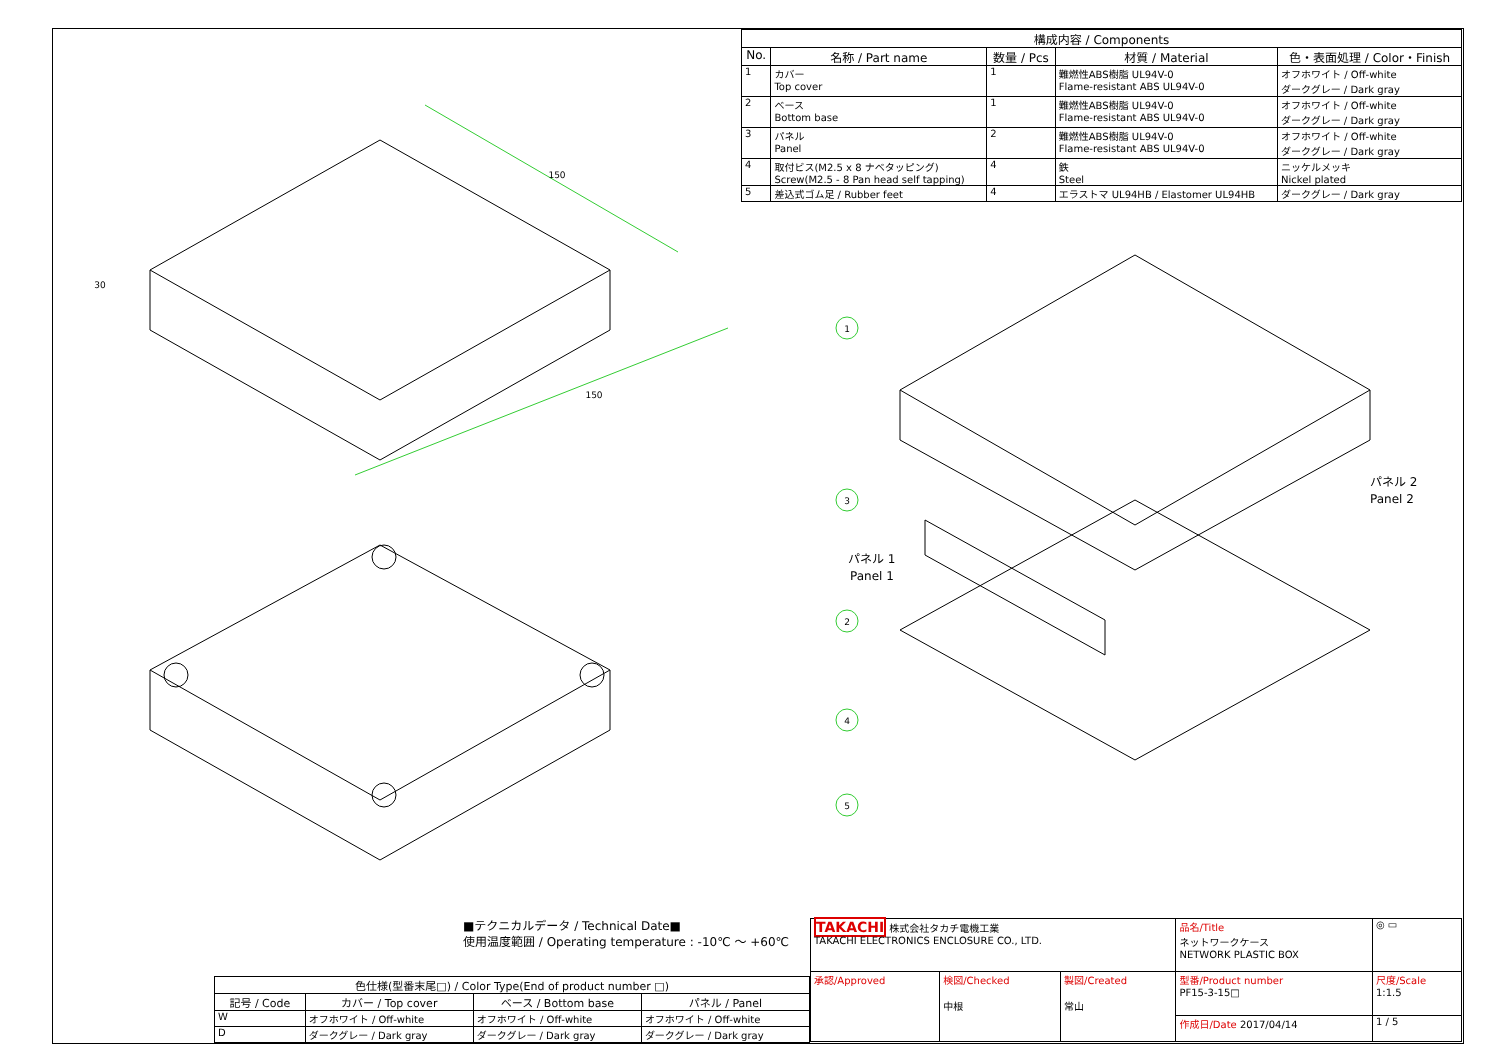150
150
30
1
3
2
4
5
パネル 2
Panel 2
パネル 1
Panel 1
| 構成内容 / Components | | | | |
| --- | --- | --- | --- | --- |
| No. | 名称 / Part name | 数量 / Pcs | 材質 / Material | 色・表面処理 / Color・Finish |
| 1 | カバー Top cover | 1 | 難燃性ABS樹脂 UL94V-0 Flame-resistant ABS UL94V-0 | オフホワイト / Off-white ダークグレー / Dark gray |
| 2 | ベース Bottom base | 1 | 難燃性ABS樹脂 UL94V-0 Flame-resistant ABS UL94V-0 | オフホワイト / Off-white ダークグレー / Dark gray |
| 3 | パネル Panel | 2 | 難燃性ABS樹脂 UL94V-0 Flame-resistant ABS UL94V-0 | オフホワイト / Off-white ダークグレー / Dark gray |
| 4 | 取付ビス(M2.5 x 8 ナベタッピング) Screw(M2.5 - 8 Pan head self tapping) | 4 | 鉄 Steel | ニッケルメッキ Nickel plated |
| 5 | 差込式ゴム足 / Rubber feet | 4 | エラストマ UL94HB / Elastomer UL94HB | ダークグレー / Dark gray |
■テクニカルデータ / Technical Date■
使用温度範囲 / Operating temperature : -10℃ ～ +60℃
| 色仕様(型番末尾□) / Color Type(End of product number □) | | | |
| --- | --- | --- | --- |
| 記号 / Code | カバー / Top cover | ベース / Bottom base | パネル / Panel |
| W | オフホワイト / Off-white | オフホワイト / Off-white | オフホワイト / Off-white |
| D | ダークグレー / Dark gray | ダークグレー / Dark gray | ダークグレー / Dark gray |
| TAKACHI 株式会社タカチ電機工業 TAKACHI ELECTRONICS ENCLOSURE CO., LTD. | | | 品名/Title ネットワークケース NETWORK PLASTIC BOX | ◎ ▭ |
| 承認/Approved | 検図/Checked 中根 | 製図/Created 常山 | 型番/Product number PF15-3-15□ | 尺度/Scale 1:1.5 |
| | | | 作成日/Date 2017/04/14 | 1 / 5 |